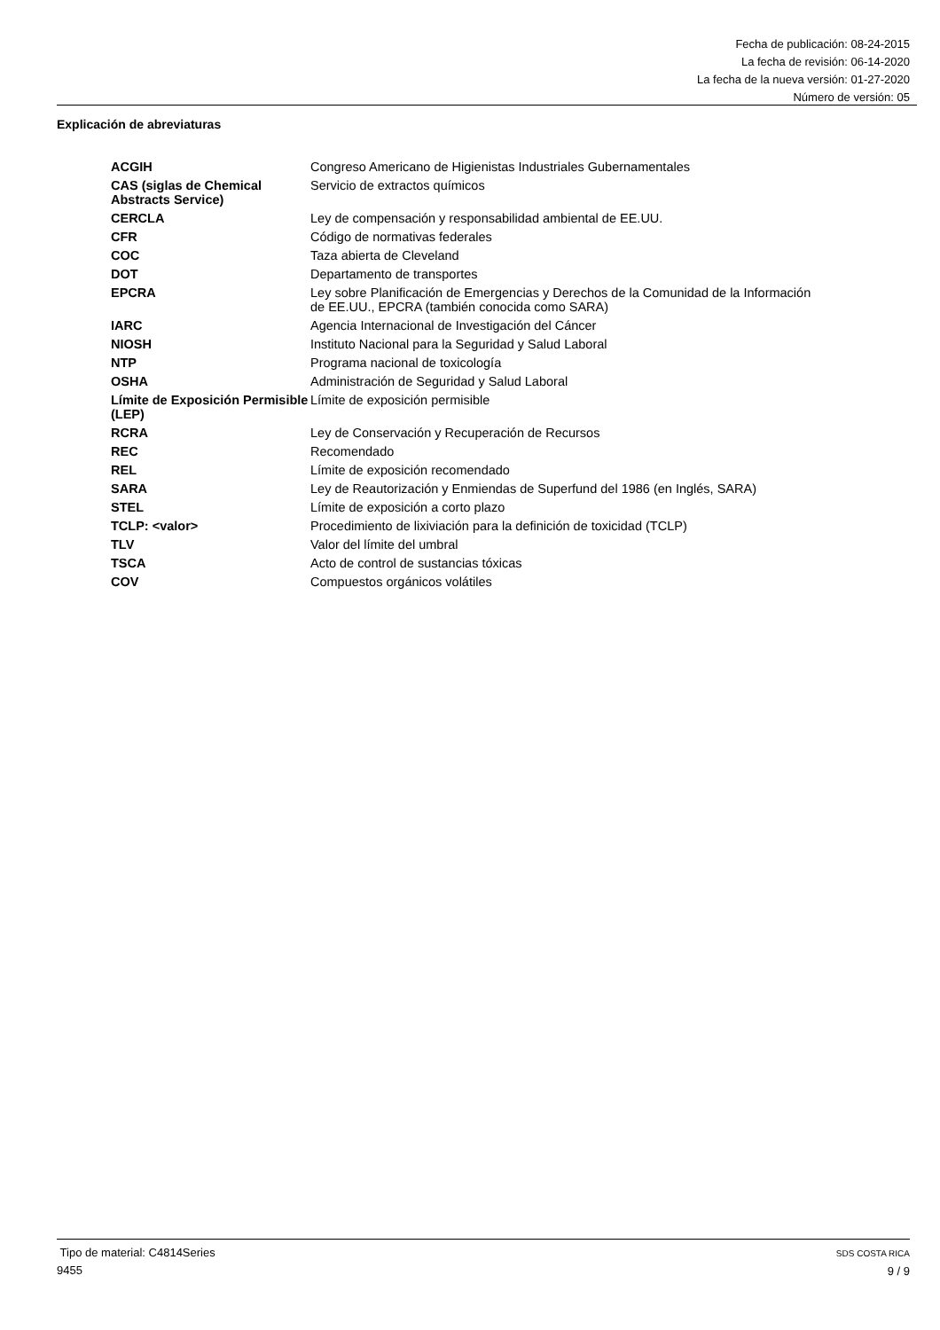Fecha de publicación: 08-24-2015
La fecha de revisión: 06-14-2020
La fecha de la nueva versión: 01-27-2020
Número de versión: 05
Explicación de abreviaturas
| ACGIH | Congreso Americano de Higienistas Industriales Gubernamentales |
| CAS (siglas de Chemical Abstracts Service) | Servicio de extractos químicos |
| CERCLA | Ley de compensación y responsabilidad ambiental de EE.UU. |
| CFR | Código de normativas federales |
| COC | Taza abierta de Cleveland |
| DOT | Departamento de transportes |
| EPCRA | Ley sobre Planificación de Emergencias y Derechos de la Comunidad de la Información de EE.UU., EPCRA (también conocida como SARA) |
| IARC | Agencia Internacional de Investigación del Cáncer |
| NIOSH | Instituto Nacional para la Seguridad y Salud Laboral |
| NTP | Programa nacional de toxicología |
| OSHA | Administración de Seguridad y Salud Laboral |
| Límite de Exposición Permisible (LEP) | Límite de exposición permisible |
| RCRA | Ley de Conservación y Recuperación de Recursos |
| REC | Recomendado |
| REL | Límite de exposición recomendado |
| SARA | Ley de Reautorización y Enmiendas de Superfund del 1986 (en Inglés, SARA) |
| STEL | Límite de exposición a corto plazo |
| TCLP: <valor> | Procedimiento de lixiviación para la definición de toxicidad (TCLP) |
| TLV | Valor del límite del umbral |
| TSCA | Acto de control de sustancias tóxicas |
| COV | Compuestos orgánicos volátiles |
Tipo de material: C4814Series
9455
SDS COSTA RICA
9 / 9